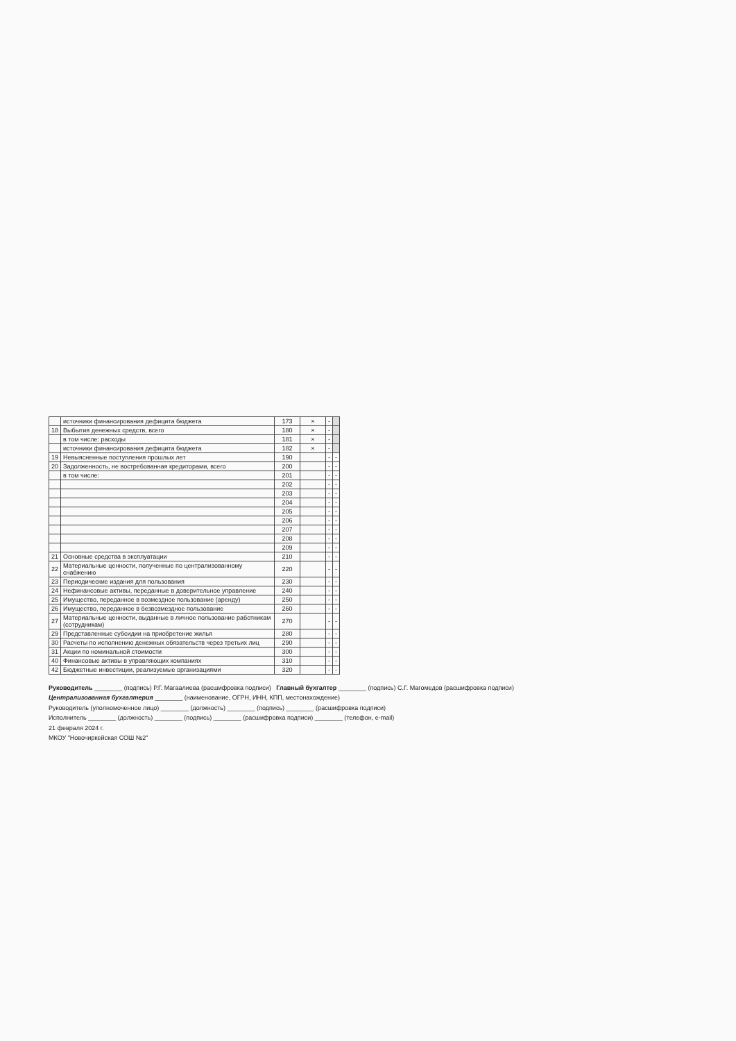| | источники финансирования дефицита бюджета | 173 | × | - | |
| 18 | Выбытия денежных средств, всего | 180 | × | - | |
| | в том числе: расходы | 181 | × | - | |
| | источники финансирования дефицита бюджета | 182 | × | - | |
| 19 | Невыясненные поступления прошлых лет | 190 | | - | - |
| 20 | Задолженность, не востребованная кредиторами, всего | 200 | | - | - |
| | в том числе: | 201 | | - | - |
| | | 202 | | - | - |
| | | 203 | | - | - |
| | | 204 | | - | - |
| | | 205 | | - | - |
| | | 206 | | - | - |
| | | 207 | | - | - |
| | | 208 | | - | - |
| | | 209 | | - | - |
| 21 | Основные средства в эксплуатации | 210 | | - | - |
| 22 | Материальные ценности, полученные по централизованному снабжению | 220 | | - | - |
| 23 | Периодические издания для пользования | 230 | | - | - |
| 24 | Нефинансовые активы, переданные в доверительное управление | 240 | | - | - |
| 25 | Имущество, переданное в возмездное пользование (аренду) | 250 | | - | - |
| 26 | Имущество, переданное в безвозмездное пользование | 260 | | - | - |
| 27 | Материальные ценности, выданные в личное пользование работникам (сотрудникам) | 270 | | - | - |
| 29 | Представленные субсидии на приобретение жилья | 280 | | - | - |
| 30 | Расчеты по исполнению денежных обязательств через третьих лиц | 290 | | - | - |
| 31 | Акции по номинальной стоимости | 300 | | - | - |
| 40 | Финансовые активы в управляющих компаниях | 310 | | - | - |
| 42 | Бюджетные инвестиции, реализуемые организациями | 320 | | - | - |
Руководитель ________ (подпись) Р.Г. Магаалиева (расшифровка подписи) Главный бухгалтер ________ (подпись) С.Г. Магомедов (расшифровка подписи)
Централизованная бухгалтерия ________ (наименование, ОГРН, ИНН, КПП, местонахождение)
Руководитель (уполномоченное лицо) ________ (должность) ________ (подпись) ________ (расшифровка подписи)
Исполнитель ________ (должность) ________ (подпись) ________ (расшифровка подписи) ________ (телефон, e-mail)
21 февраля 2024 г.
МКОУ "Новочиркейская СОШ №2"